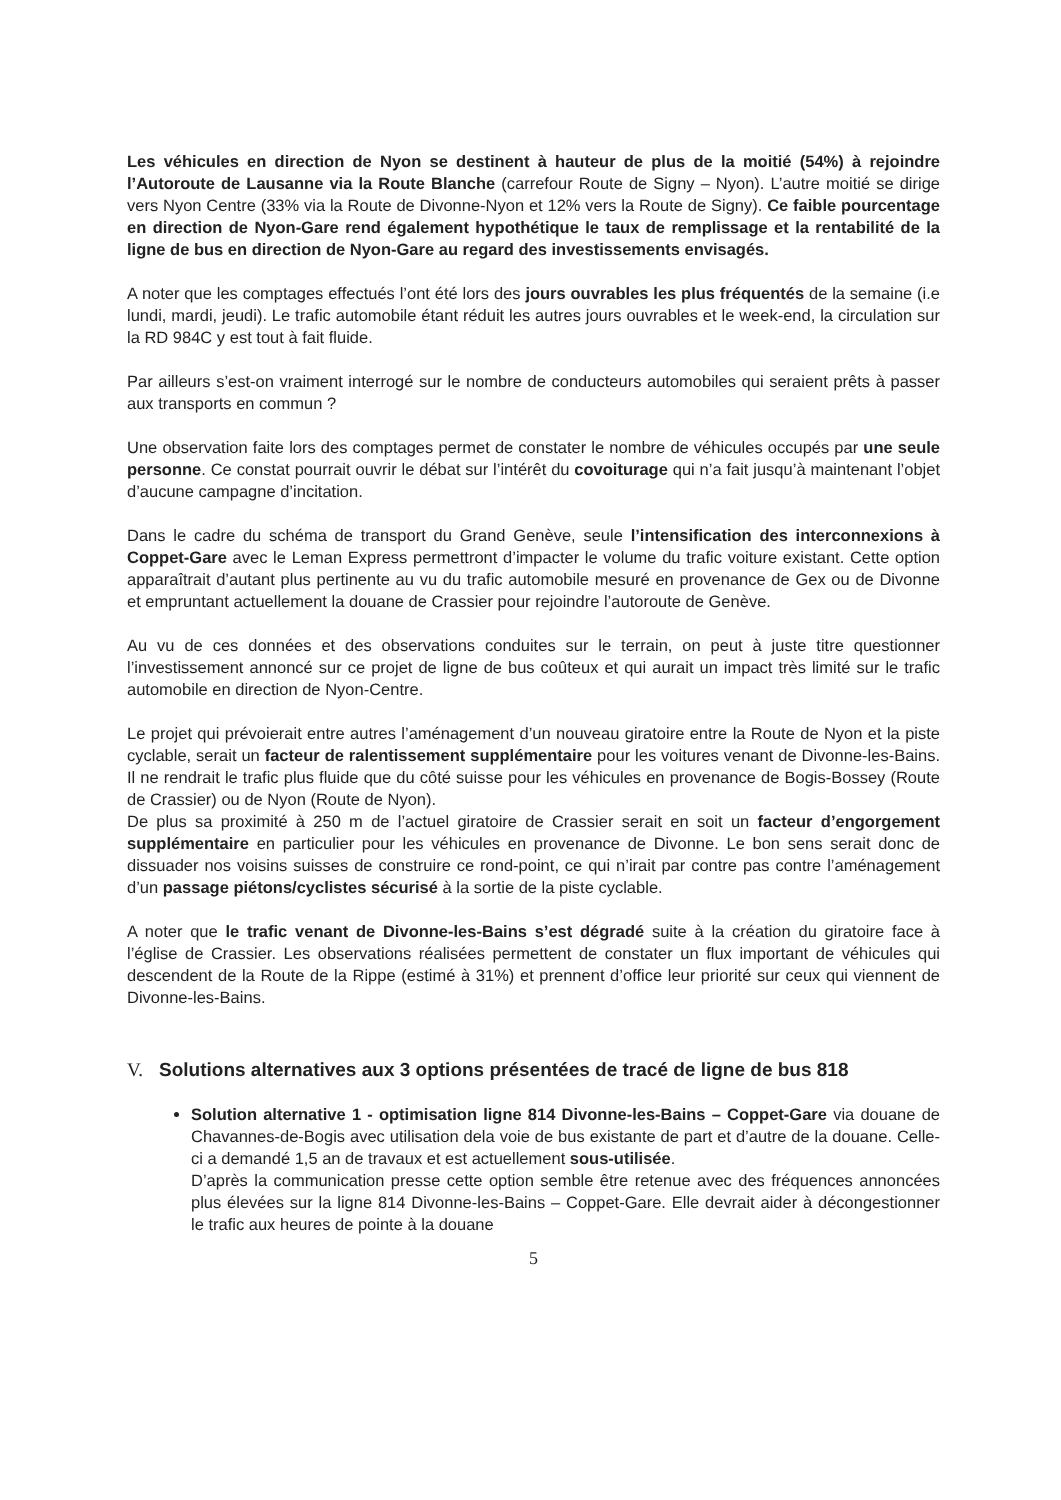Les véhicules en direction de Nyon se destinent à hauteur de plus de la moitié (54%) à rejoindre l’Autoroute de Lausanne via la Route Blanche (carrefour Route de Signy – Nyon). L’autre moitié se dirige vers Nyon Centre (33% via la Route de Divonne-Nyon et 12% vers la Route de Signy). Ce faible pourcentage en direction de Nyon-Gare rend également hypothétique le taux de remplissage et la rentabilité de la ligne de bus en direction de Nyon-Gare au regard des investissements envisagés.
A noter que les comptages effectués l’ont été lors des jours ouvrables les plus fréquentés de la semaine (i.e lundi, mardi, jeudi). Le trafic automobile étant réduit les autres jours ouvrables et le week-end, la circulation sur la RD 984C y est tout à fait fluide.
Par ailleurs s’est-on vraiment interrogé sur le nombre de conducteurs automobiles qui seraient prêts à passer aux transports en commun ?
Une observation faite lors des comptages permet de constater le nombre de véhicules occupés par une seule personne. Ce constat pourrait ouvrir le débat sur l’intérêt du covoiturage qui n’a fait jusqu’à maintenant l’objet d’aucune campagne d’incitation.
Dans le cadre du schéma de transport du Grand Genève, seule l’intensification des interconnexions à Coppet-Gare avec le Leman Express permettront d’impacter le volume du trafic voiture existant. Cette option apparaîtrait d’autant plus pertinente au vu du trafic automobile mesuré en provenance de Gex ou de Divonne et empruntant actuellement la douane de Crassier pour rejoindre l’autoroute de Genève.
Au vu de ces données et des observations conduites sur le terrain, on peut à juste titre questionner l’investissement annoncé sur ce projet de ligne de bus coûteux et qui aurait un impact très limité sur le trafic automobile en direction de Nyon-Centre.
Le projet qui prévoierait entre autres l’aménagement d’un nouveau giratoire entre la Route de Nyon et la piste cyclable, serait un facteur de ralentissement supplémentaire pour les voitures venant de Divonne-les-Bains. Il ne rendrait le trafic plus fluide que du côté suisse pour les véhicules en provenance de Bogis-Bossey (Route de Crassier) ou de Nyon (Route de Nyon).
De plus sa proximité à 250 m de l’actuel giratoire de Crassier serait en soit un facteur d’engorgement supplémentaire en particulier pour les véhicules en provenance de Divonne. Le bon sens serait donc de dissuader nos voisins suisses de construire ce rond-point, ce qui n’irait par contre pas contre l’aménagement d’un passage piétons/cyclistes sécurisé à la sortie de la piste cyclable.
A noter que le trafic venant de Divonne-les-Bains s’est dégradé suite à la création du giratoire face à l’église de Crassier. Les observations réalisées permettent de constater un flux important de véhicules qui descendent de la Route de la Rippe (estimé à 31%) et prennent d’office leur priorité sur ceux qui viennent de Divonne-les-Bains.
V. Solutions alternatives aux 3 options présentées de tracé de ligne de bus 818
Solution alternative 1 - optimisation ligne 814 Divonne-les-Bains – Coppet-Gare via douane de Chavannes-de-Bogis avec utilisation dela voie de bus existante de part et d’autre de la douane. Celle-ci a demandé 1,5 an de travaux et est actuellement sous-utilisée.
D’après la communication presse cette option semble être retenue avec des fréquences annoncées plus élevées sur la ligne 814 Divonne-les-Bains – Coppet-Gare. Elle devrait aider à décongestionner le trafic aux heures de pointe à la douane
5